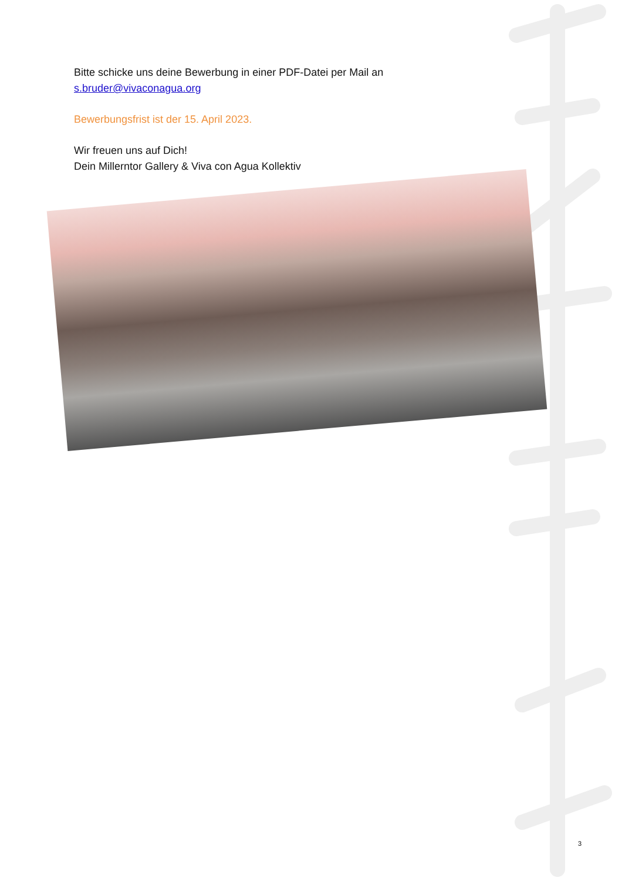Bitte schicke uns deine Bewerbung in einer PDF-Datei per Mail an
s.bruder@vivaconagua.org
Bewerbungsfrist ist der 15. April 2023.
Wir freuen uns auf Dich!
Dein Millerntor Gallery & Viva con Agua Kollektiv
3